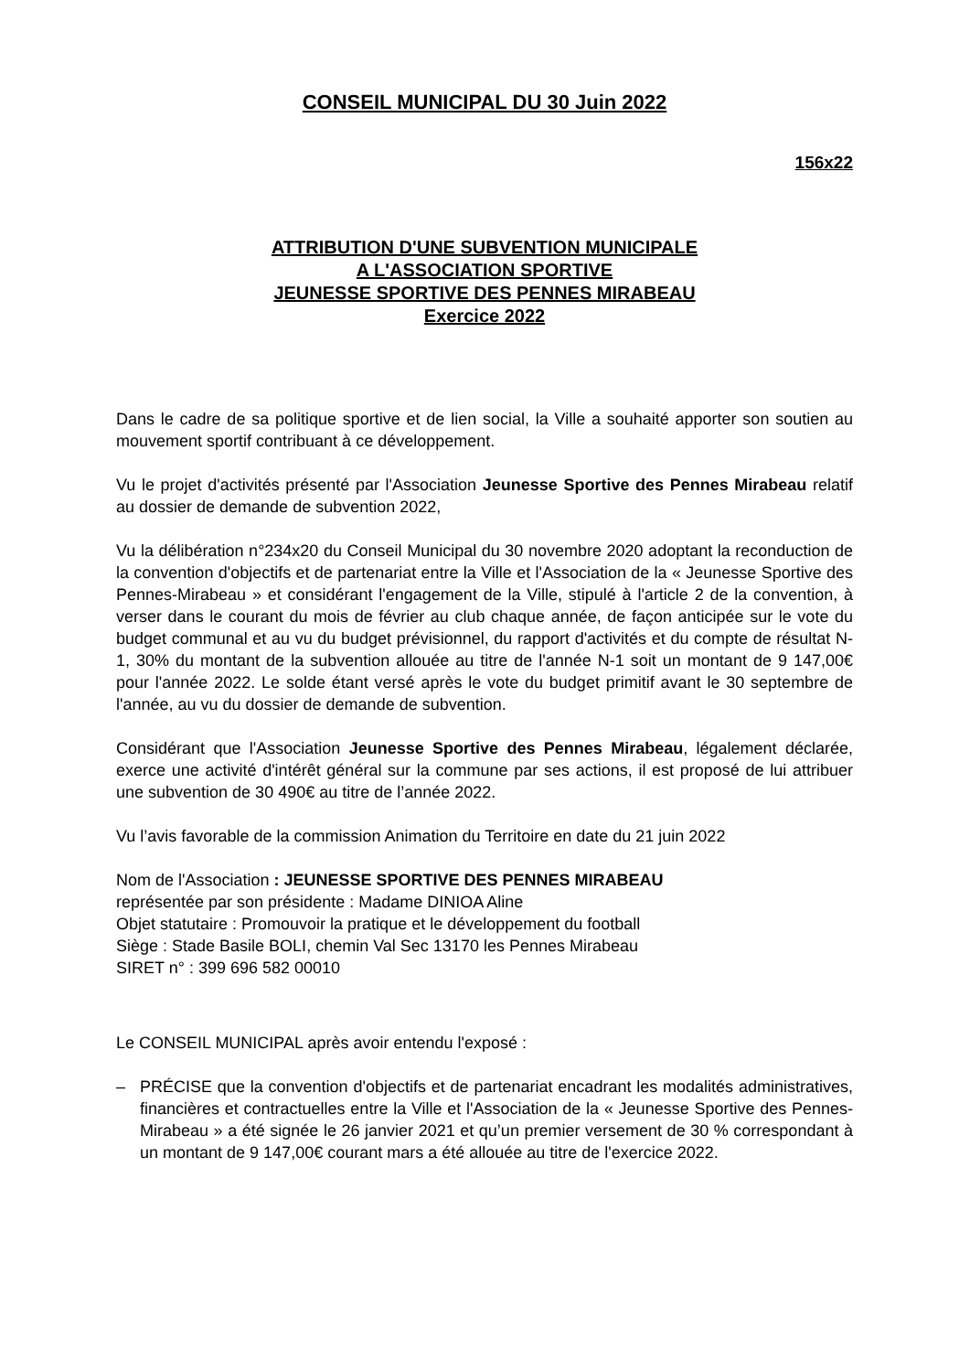CONSEIL MUNICIPAL DU 30 Juin 2022
156x22
ATTRIBUTION D'UNE SUBVENTION MUNICIPALE
A L'ASSOCIATION SPORTIVE
JEUNESSE SPORTIVE DES PENNES MIRABEAU
Exercice 2022
Dans le cadre de sa politique sportive et de lien social, la Ville a souhaité apporter son soutien au mouvement sportif contribuant à ce développement.
Vu le projet d'activités présenté par l'Association Jeunesse Sportive des Pennes Mirabeau relatif au dossier de demande de subvention 2022,
Vu la délibération n°234x20 du Conseil Municipal du 30 novembre 2020 adoptant la reconduction de la convention d'objectifs et de partenariat entre la Ville et l'Association de la « Jeunesse Sportive des Pennes-Mirabeau » et considérant l'engagement de la Ville, stipulé à l'article 2 de la convention, à verser dans le courant du mois de février au club chaque année, de façon anticipée sur le vote du budget communal et au vu du budget prévisionnel, du rapport d'activités et du compte de résultat N-1, 30% du montant de la subvention allouée au titre de l'année N-1 soit un montant de 9 147,00€ pour l'année 2022. Le solde étant versé après le vote du budget primitif avant le 30 septembre de l'année, au vu du dossier de demande de subvention.
Considérant que l'Association Jeunesse Sportive des Pennes Mirabeau, légalement déclarée, exerce une activité d'intérêt général sur la commune par ses actions, il est proposé de lui attribuer une subvention de 30 490€ au titre de l’année 2022.
Vu l’avis favorable de la commission Animation du Territoire en date du 21 juin 2022
Nom de l'Association : JEUNESSE SPORTIVE DES PENNES MIRABEAU
représentée par son présidente : Madame DINIOA Aline
Objet statutaire : Promouvoir la pratique et le développement du football
Siège : Stade Basile BOLI, chemin Val Sec 13170 les Pennes Mirabeau
SIRET n° : 399 696 582 00010
Le CONSEIL MUNICIPAL après avoir entendu l'exposé :
– PRÉCISE que la convention d'objectifs et de partenariat encadrant les modalités administratives, financières et contractuelles entre la Ville et l'Association de la « Jeunesse Sportive des Pennes-Mirabeau » a été signée le 26 janvier 2021 et qu’un premier versement de 30 % correspondant à un montant de 9 147,00€ courant mars a été allouée au titre de l'exercice 2022.